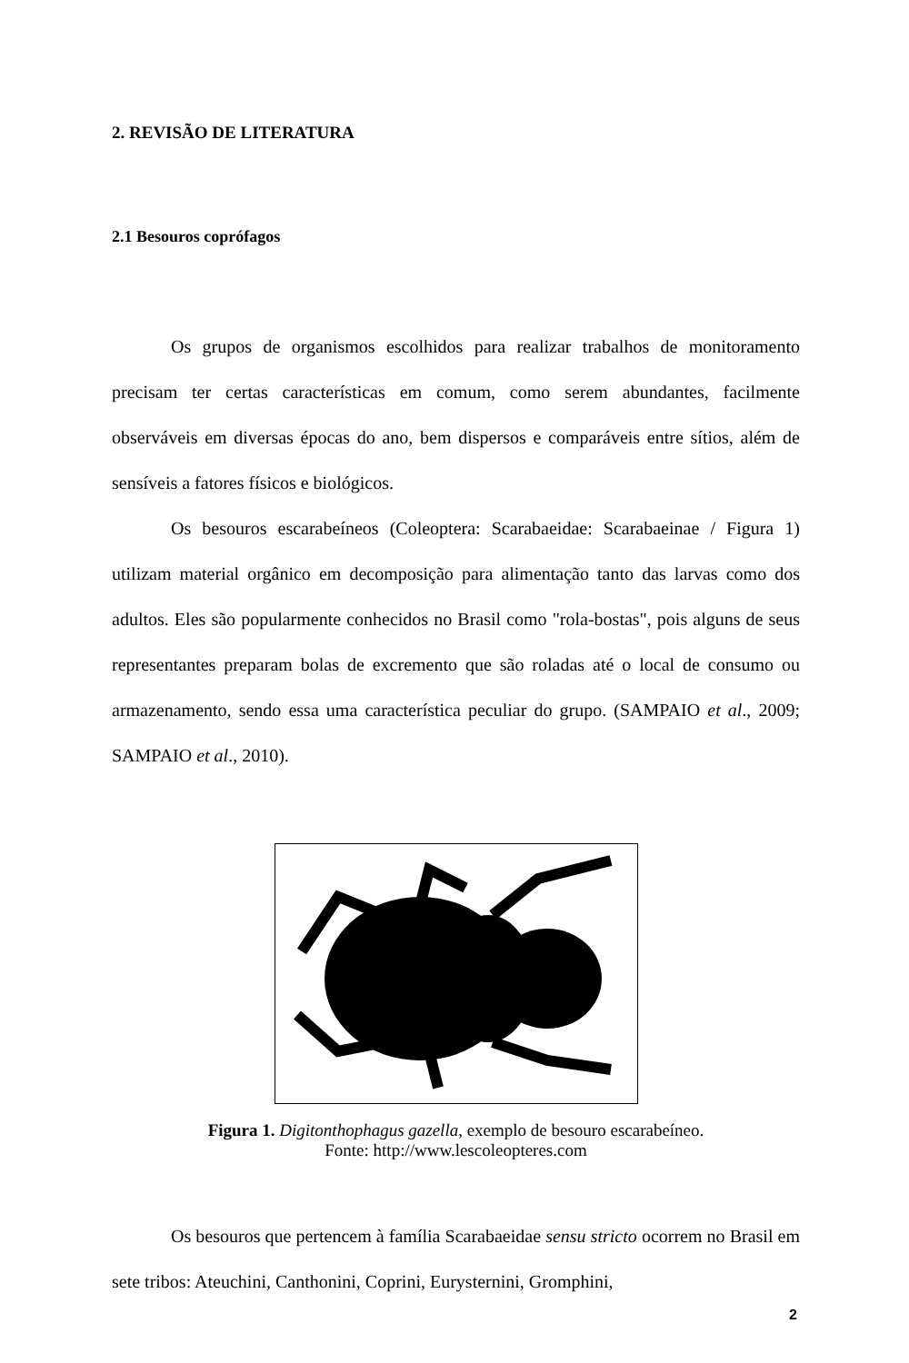2. REVISÃO DE LITERATURA
2.1 Besouros coprófagos
Os grupos de organismos escolhidos para realizar trabalhos de monitoramento precisam ter certas características em comum, como serem abundantes, facilmente observáveis em diversas épocas do ano, bem dispersos e comparáveis entre sítios, além de sensíveis a fatores físicos e biológicos.
Os besouros escarabeíneos (Coleoptera: Scarabaeidae: Scarabaeinae / Figura 1) utilizam material orgânico em decomposição para alimentação tanto das larvas como dos adultos. Eles são popularmente conhecidos no Brasil como "rola-bostas", pois alguns de seus representantes preparam bolas de excremento que são roladas até o local de consumo ou armazenamento, sendo essa uma característica peculiar do grupo. (SAMPAIO et al., 2009; SAMPAIO et al., 2010).
Figura 1. Digitonthophagus gazella, exemplo de besouro escarabeíneo.
Fonte: http://www.lescoleopteres.com
Os besouros que pertencem à família Scarabaeidae sensu stricto ocorrem no Brasil em sete tribos: Ateuchini, Canthonini, Coprini, Eurysternini, Gromphini,
2